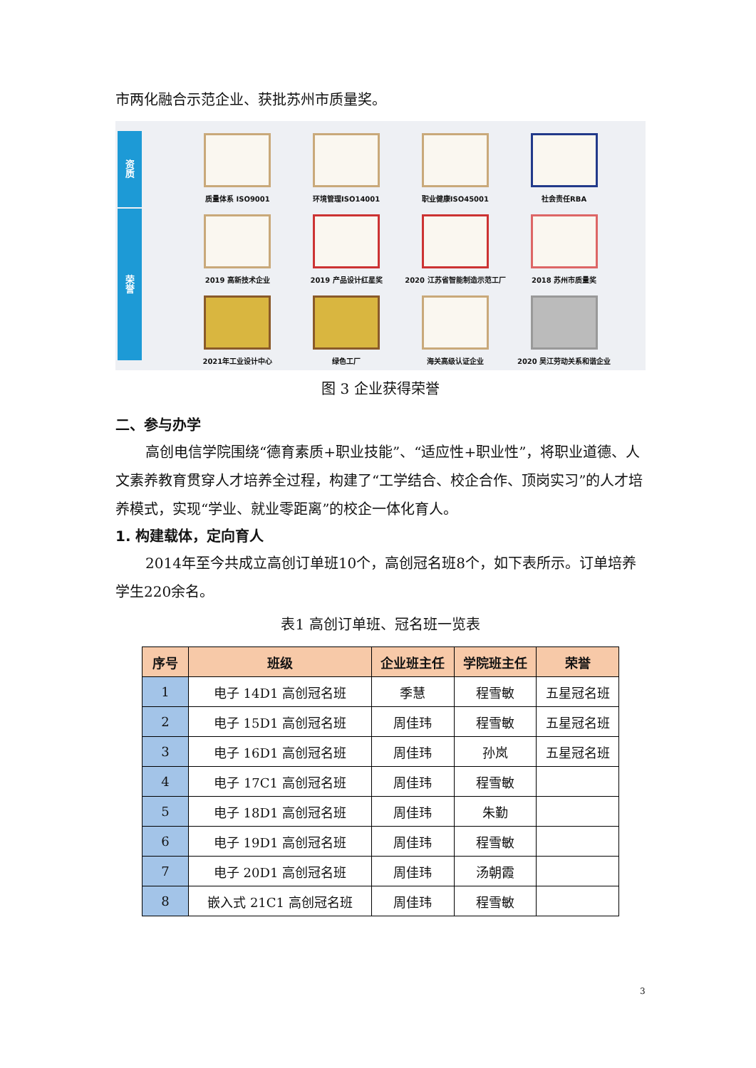市两化融合示范企业、获批苏州市质量奖。
资质
荣誉
质量体系 ISO9001
环境管理ISO14001
职业健康ISO45001
社会责任RBA
2019 高新技术企业
2019 产品设计红星奖
2020 江苏省智能制造示范工厂
2018 苏州市质量奖
2021年工业设计中心
绿色工厂
海关高级认证企业
2020 吴江劳动关系和谐企业
图 3 企业获得荣誉
二、参与办学
高创电信学院围绕“德育素质+职业技能”、“适应性+职业性”，将职业道德、人文素养教育贯穿人才培养全过程，构建了“工学结合、校企合作、顶岗实习”的人才培养模式，实现“学业、就业零距离”的校企一体化育人。
1. 构建载体，定向育人
2014年至今共成立高创订单班10个，高创冠名班8个，如下表所示。订单培养学生220余名。
表1 高创订单班、冠名班一览表
| 序号 | 班级 | 企业班主任 | 学院班主任 | 荣誉 |
| --- | --- | --- | --- | --- |
| 1 | 电子 14D1 高创冠名班 | 季慧 | 程雪敏 | 五星冠名班 |
| 2 | 电子 15D1 高创冠名班 | 周佳玮 | 程雪敏 | 五星冠名班 |
| 3 | 电子 16D1 高创冠名班 | 周佳玮 | 孙岚 | 五星冠名班 |
| 4 | 电子 17C1 高创冠名班 | 周佳玮 | 程雪敏 | |
| 5 | 电子 18D1 高创冠名班 | 周佳玮 | 朱勤 | |
| 6 | 电子 19D1 高创冠名班 | 周佳玮 | 程雪敏 | |
| 7 | 电子 20D1 高创冠名班 | 周佳玮 | 汤朝霞 | |
| 8 | 嵌入式 21C1 高创冠名班 | 周佳玮 | 程雪敏 | |
3